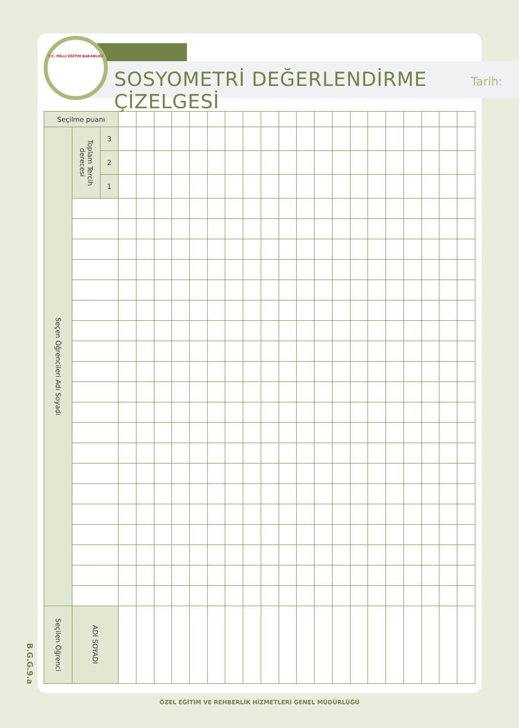T.C. MİLLİ EĞİTİM BAKANLIĞI
SOSYOMETRİ DEĞERLENDİRME ÇİZELGESİ
Tarih:
| Seçilme puanı | | | | | | | | | | | | | | | | | | | | | | |
| Seçen Öğrencileri Adı Soyadı | Toplam Tercih derecesi | 3 | | | | | | | | | | | | | | | | | | | | |
| | | 2 | | | | | | | | | | | | | | | | | | | | |
| | | 1 | | | | | | | | | | | | | | | | | | | | |
| Seçilen Öğrenci | ADI SOYADI | | | | | | | | | | | | | | | | | | | | | |
B.G.G.9.a
ÖZEL EĞİTİM VE REHBERLİK HİZMETLERİ GENEL MÜDÜRLÜĞÜ